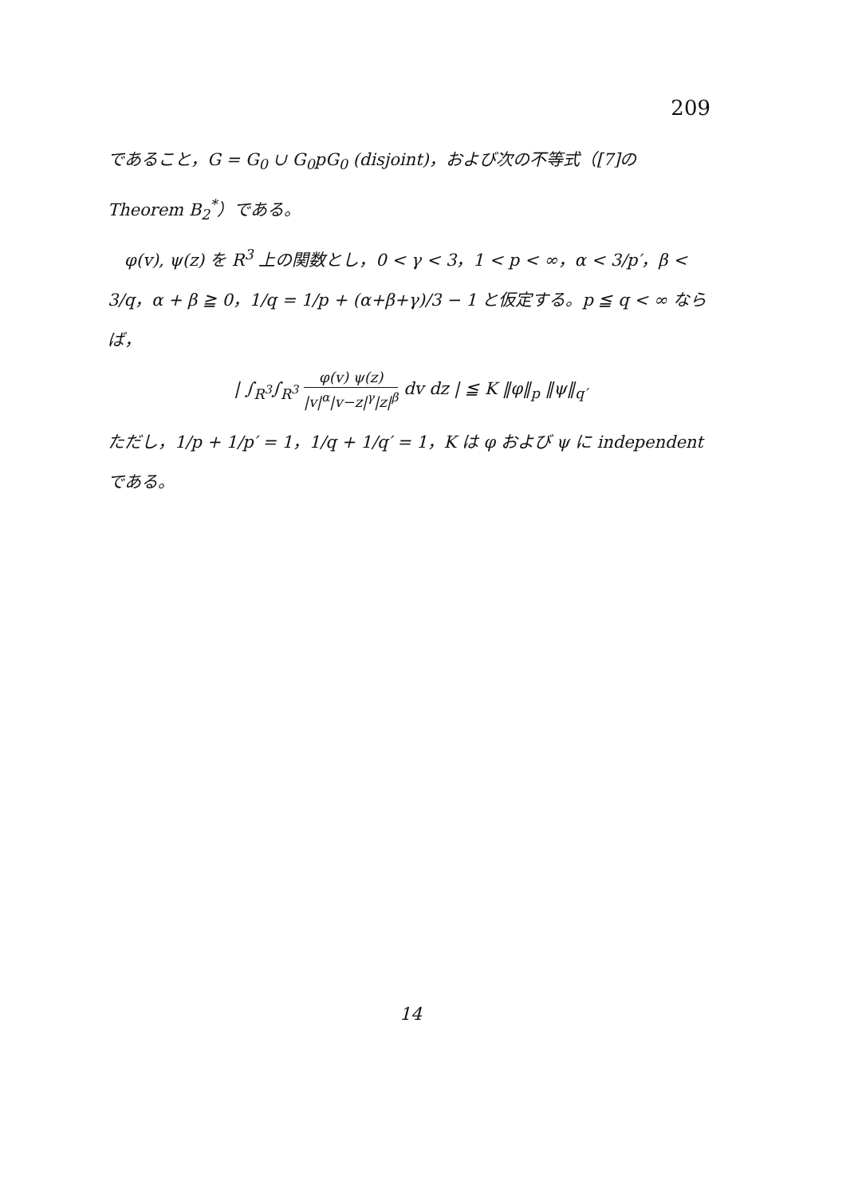209
であること，G = G<sub>0</sub> ∪ G<sub>0</sub>pG<sub>0</sub> (disjoint)，および次の不等式（[7]の Theorem B<sub>2</sub><sup>*</sup>）である。
　φ(v), ψ(z) を R<sup>3</sup> 上の関数とし，0 < γ < 3，1 < p < ∞，α < 3/p′，β < 3/q，α + β ≧ 0，1/q = 1/p + (α+β+γ)/3 − 1 と仮定する。p ≦ q < ∞ ならば，
| ∫<sub>R<sup>3</sup></sub>∫<sub>R<sup>3</sup></sub> φ(v) ψ(z) |v|<sup>α</sup>|v−z|<sup>γ</sup>|z|<sup>β</sup> dv dz | ≦ K ‖φ‖<sub>p</sub> ‖ψ‖<sub>q′</sub>
ただし，1/p + 1/p′ = 1，1/q + 1/q′ = 1，K は φ および ψ に independent である。
14